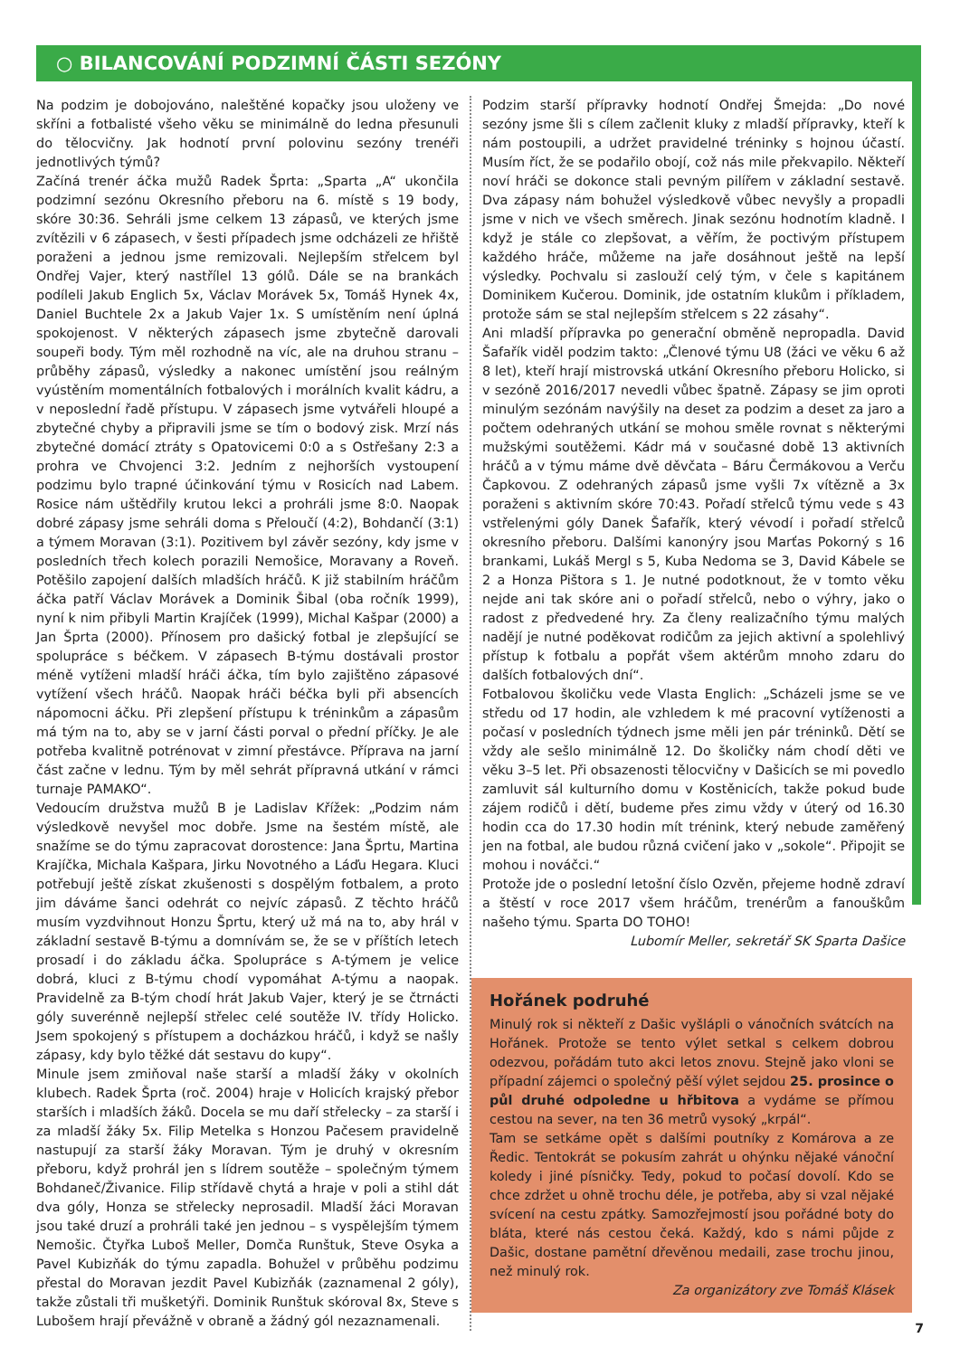○ BILANCOVÁNÍ PODZIMNÍ ČÁSTI SEZÓNY
Na podzim je dobojováno, naleštěné kopačky jsou uloženy ve skříni a fotbalisté všeho věku se minimálně do ledna přesunuli do tělocvičny. Jak hodnotí první polovinu sezóny trenéři jednotlivých týmů?
Začíná trenér áčka mužů Radek Šprta: „Sparta „A“ ukončila podzimní sezónu Okresního přeboru na 6. místě s 19 body, skóre 30:36. Sehráli jsme celkem 13 zápasů, ve kterých jsme zvítězili v 6 zápasech, v šesti případech jsme odcházeli ze hřiště poraženi a jednou jsme remizovali. Nejlepším střelcem byl Ondřej Vajer, který nastřílel 13 gólů. Dále se na brankách podíleli Jakub Englich 5x, Václav Morávek 5x, Tomáš Hynek 4x, Daniel Buchtele 2x a Jakub Vajer 1x. S umístěním není úplná spokojenost. V některých zápasech jsme zbytečně darovali soupeři body. Tým měl rozhodně na víc, ale na druhou stranu – průběhy zápasů, výsledky a nakonec umístění jsou reálným vyústěním momentálních fotbalových i morálních kvalit kádru, a v neposlední řadě přístupu. V zápasech jsme vytvářeli hloupé a zbytečné chyby a připravili jsme se tím o bodový zisk. Mrzí nás zbytečné domácí ztráty s Opatovicemi 0:0 a s Ostřešany 2:3 a prohra ve Chvojenci 3:2. Jedním z nejhorších vystoupení podzimu bylo trapné účinkování týmu v Rosicích nad Labem. Rosice nám uštědřily krutou lekci a prohráli jsme 8:0. Naopak dobré zápasy jsme sehráli doma s Přeloučí (4:2), Bohdančí (3:1) a týmem Moravan (3:1). Pozitivem byl závěr sezóny, kdy jsme v posledních třech kolech porazili Nemošice, Moravany a Roveň. Potěšilo zapojení dalších mladších hráčů. K již stabilním hráčům áčka patří Václav Morávek a Dominik Šibal (oba ročník 1999), nyní k nim přibyli Martin Krajíček (1999), Michal Kašpar (2000) a Jan Šprta (2000). Přínosem pro dašický fotbal je zlepšující se spolupráce s béčkem. V zápasech B-týmu dostávali prostor méně vytíženi mladší hráči áčka, tím bylo zajištěno zápasové vytížení všech hráčů. Naopak hráči béčka byli při absencích nápomocni áčku. Při zlepšení přístupu k tréninkům a zápasům má tým na to, aby se v jarní části porval o přední příčky. Je ale potřeba kvalitně potrénovat v zimní přestávce. Příprava na jarní část začne v lednu. Tým by měl sehrát přípravná utkání v rámci turnaje PAMAKO“.
Vedoucím družstva mužů B je Ladislav Křížek: „Podzim nám výsledkově nevyšel moc dobře. Jsme na šestém místě, ale snažíme se do týmu zapracovat dorostence: Jana Šprtu, Martina Krajíčka, Michala Kašpara, Jirku Novotného a Láďu Hegara. Kluci potřebují ještě získat zkušenosti s dospělým fotbalem, a proto jim dáváme šanci odehrát co nejvíc zápasů. Z těchto hráčů musím vyzdvihnout Honzu Šprtu, který už má na to, aby hrál v základní sestavě B-týmu a domnívám se, že se v příštích letech prosadí i do základu áčka. Spolupráce s A-týmem je velice dobrá, kluci z B-týmu chodí vypomáhat A-týmu a naopak. Pravidelně za B-tým chodí hrát Jakub Vajer, který je se čtrnácti góly suverénně nejlepší střelec celé soutěže IV. třídy Holicko. Jsem spokojený s přístupem a docházkou hráčů, i když se našly zápasy, kdy bylo těžké dát sestavu do kupy“.
Minule jsem zmiňoval naše starší a mladší žáky v okolních klubech. Radek Šprta (roč. 2004) hraje v Holicích krajský přebor starších i mladších žáků. Docela se mu daří střelecky – za starší i za mladší žáky 5x. Filip Metelka s Honzou Pačesem pravidelně nastupují za starší žáky Moravan. Tým je druhý v okresním přeboru, když prohrál jen s lídrem soutěže – společným týmem Bohdaneč/Živanice. Filip střídavě chytá a hraje v poli a stihl dát dva góly, Honza se střelecky neprosadil. Mladší žáci Moravan jsou také druzí a prohráli také jen jednou – s vyspělejším týmem Nemošic. Čtyřka Luboš Meller, Domča Runštuk, Steve Osyka a Pavel Kubizňák do týmu zapadla. Bohužel v průběhu podzimu přestal do Moravan jezdit Pavel Kubizňák (zaznamenal 2 góly), takže zůstali tři mušketýři. Dominik Runštuk skóroval 8x, Steve s Lubošem hrají převážně v obraně a žádný gól nezaznamenali.
Podzim starší přípravky hodnotí Ondřej Šmejda: „Do nové sezóny jsme šli s cílem začlenit kluky z mladší přípravky, kteří k nám postoupili, a udržet pravidelné tréninky s hojnou účastí. Musím říct, že se podařilo obojí, což nás mile překvapilo. Někteří noví hráči se dokonce stali pevným pilířem v základní sestavě. Dva zápasy nám bohužel výsledkově vůbec nevyšly a propadli jsme v nich ve všech směrech. Jinak sezónu hodnotím kladně. I když je stále co zlepšovat, a věřím, že poctivým přístupem každého hráče, můžeme na jaře dosáhnout ještě na lepší výsledky. Pochvalu si zaslouží celý tým, v čele s kapitánem Dominikem Kučerou. Dominik, jde ostatním klukům i příkladem, protože sám se stal nejlepším střelcem s 22 zásahy“.
Ani mladší přípravka po generační obměně nepropadla. David Šafařík viděl podzim takto: „Členové týmu U8 (žáci ve věku 6 až 8 let), kteří hrají mistrovská utkání Okresního přeboru Holicko, si v sezóně 2016/2017 nevedli vůbec špatně. Zápasy se jim oproti minulým sezónám navýšily na deset za podzim a deset za jaro a počtem odehraných utkání se mohou směle rovnat s některými mužskými soutěžemi. Kádr má v současné době 13 aktivních hráčů a v týmu máme dvě děvčata – Báru Čermákovou a Verču Čapkovou. Z odehraných zápasů jsme vyšli 7x vítězně a 3x poraženi s aktivním skóre 70:43. Pořadí střelců týmu vede s 43 vstřelenými góly Danek Šafařík, který vévodí i pořadí střelců okresního přeboru. Dalšími kanonýry jsou Marťas Pokorný s 16 brankami, Lukáš Mergl s 5, Kuba Nedoma se 3, David Kábele se 2 a Honza Pištora s 1. Je nutné podotknout, že v tomto věku nejde ani tak skóre ani o pořadí střelců, nebo o výhry, jako o radost z předvedené hry. Za členy realizačního týmu malých nadějí je nutné poděkovat rodičům za jejich aktivní a spolehlivý přístup k fotbalu a popřát všem aktérům mnoho zdaru do dalších fotbalových dní“.
Fotbalovou školičku vede Vlasta Englich: „Scházeli jsme se ve středu od 17 hodin, ale vzhledem k mé pracovní vytíženosti a počasí v posledních týdnech jsme měli jen pár tréninků. Dětí se vždy ale sešlo minimálně 12. Do školičky nám chodí děti ve věku 3–5 let. Při obsazenosti tělocvičny v Dašicích se mi povedlo zamluvit sál kulturního domu v Kostěnicích, takže pokud bude zájem rodičů i dětí, budeme přes zimu vždy v úterý od 16.30 hodin cca do 17.30 hodin mít trénink, který nebude zaměřený jen na fotbal, ale budou různá cvičení jako v „sokole“. Připojit se mohou i nováčci.“
Protože jde o poslední letošní číslo Ozvěn, přejeme hodně zdraví a štěstí v roce 2017 všem hráčům, trenérům a fanouškům našeho týmu. Sparta DO TOHO!
Lubomír Meller, sekretář SK Sparta Dašice
Hořánek podruhé
Minulý rok si někteří z Dašic vyšlápli o vánočních svátcích na Hořánek. Protože se tento výlet setkal s celkem dobrou odezvou, pořádám tuto akci letos znovu. Stejně jako vloni se případní zájemci o společný pěší výlet sejdou 25. prosince o půl druhé odpoledne u hřbitova a vydáme se přímou cestou na sever, na ten 36 metrů vysoký „krpál“.
Tam se setkáme opět s dalšími poutníky z Komárova a ze Ředic. Tentokrát se pokusím zahrát u ohýnku nějaké vánoční koledy i jiné písničky. Tedy, pokud to počasí dovolí. Kdo se chce zdržet u ohně trochu déle, je potřeba, aby si vzal nějaké svícení na cestu zpátky. Samozřejmostí jsou pořádné boty do bláta, které nás cestou čeká. Každý, kdo s námi půjde z Dašic, dostane pamětní dřevěnou medaili, zase trochu jinou, než minulý rok.
Za organizátory zve Tomáš Klásek
7